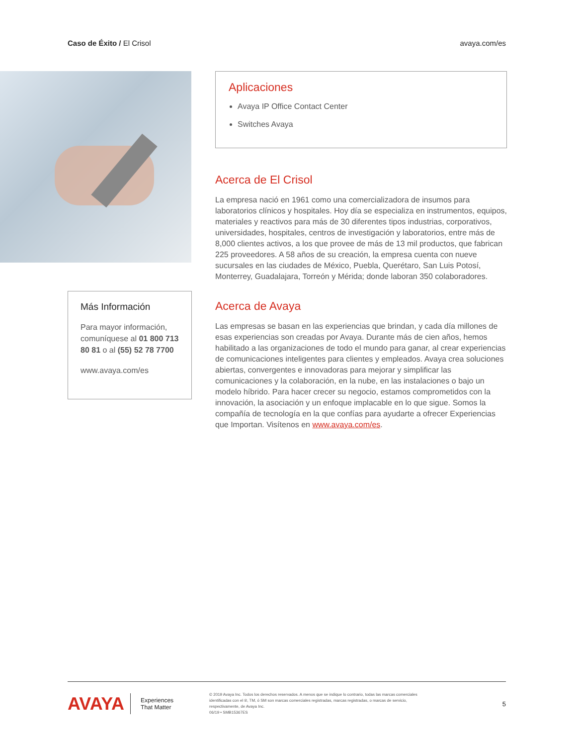Caso de Éxito / El Crisol avaya.com/es
Más Información
Para mayor información, comuníquese al 01 800 713 80 81 o al (55) 52 78 7700
www.avaya.com/es
Aplicaciones
Avaya IP Office Contact Center
Switches Avaya
Acerca de El Crisol
La empresa nació en 1961 como una comercializadora de insumos para laboratorios clínicos y hospitales. Hoy día se especializa en instrumentos, equipos, materiales y reactivos para más de 30 diferentes tipos industrias, corporativos, universidades, hospitales, centros de investigación y laboratorios, entre más de 8,000 clientes activos, a los que provee de más de 13 mil productos, que fabrican 225 proveedores. A 58 años de su creación, la empresa cuenta con nueve sucursales en las ciudades de México, Puebla, Querétaro, San Luis Potosí, Monterrey, Guadalajara, Torreón y Mérida; donde laboran 350 colaboradores.
Acerca de Avaya
Las empresas se basan en las experiencias que brindan, y cada día millones de esas experiencias son creadas por Avaya. Durante más de cien años, hemos habilitado a las organizaciones de todo el mundo para ganar, al crear experiencias de comunicaciones inteligentes para clientes y empleados. Avaya crea soluciones abiertas, convergentes e innovadoras para mejorar y simplificar las comunicaciones y la colaboración, en la nube, en las instalaciones o bajo un modelo híbrido. Para hacer crecer su negocio, estamos comprometidos con la innovación, la asociación y un enfoque implacable en lo que sigue. Somos la compañía de tecnología en la que confías para ayudarte a ofrecer Experiencias que Importan. Visítenos en www.avaya.com/es.
AVAYA
Experiences
That Matter
© 2019 Avaya Inc. Todos los derechos reservados. A menos que se indique lo contrario, todas las marcas comerciales identificadas con el ®, TM, ó SM son marcas comerciales registradas, marcas registradas, o marcas de servicio, respectivamente, de Avaya Inc.
06/19 • SMB15367ES
5